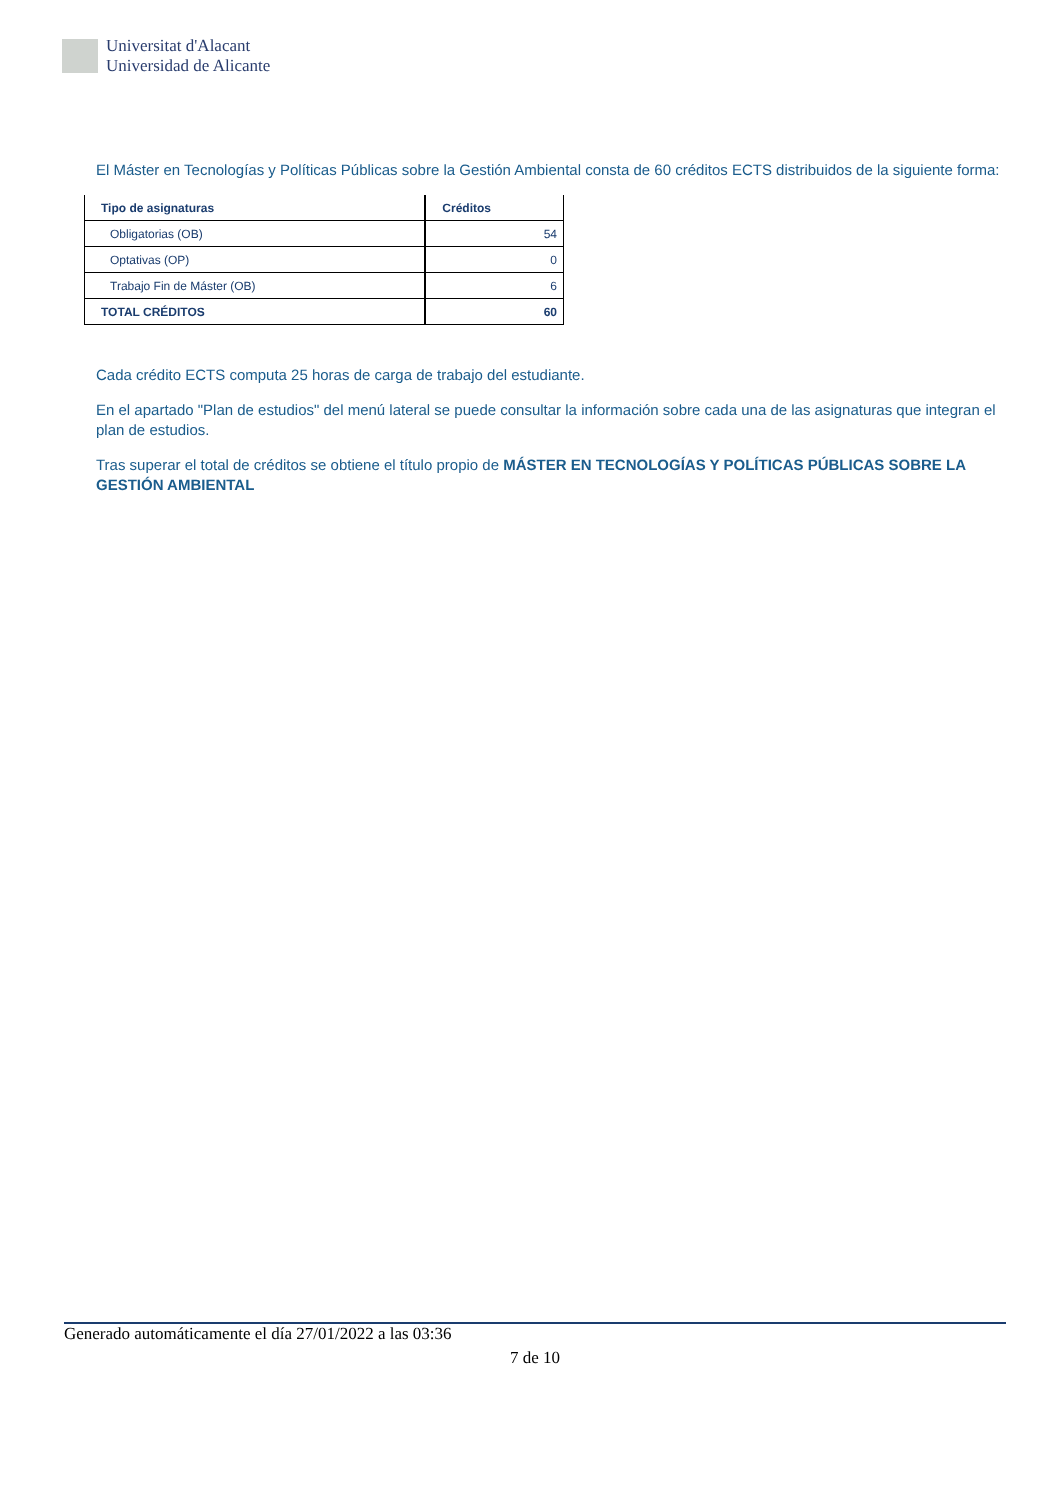Universitat d'Alacant
Universidad de Alicante
El Máster en Tecnologías y Políticas Públicas sobre la Gestión Ambiental consta de 60 créditos ECTS distribuidos de la siguiente forma:
| Tipo de asignaturas | Créditos |
| --- | --- |
| Obligatorias (OB) | 54 |
| Optativas (OP) | 0 |
| Trabajo Fin de Máster (OB) | 6 |
| TOTAL CRÉDITOS | 60 |
Cada crédito ECTS computa 25 horas de carga de trabajo del estudiante.
En el apartado "Plan de estudios" del menú lateral se puede consultar la información sobre cada una de las asignaturas que integran el plan de estudios.
Tras superar el total de créditos se obtiene el título propio de MÁSTER EN TECNOLOGÍAS Y POLÍTICAS PÚBLICAS SOBRE LA GESTIÓN AMBIENTAL
Generado automáticamente el día 27/01/2022 a las 03:36
7 de 10